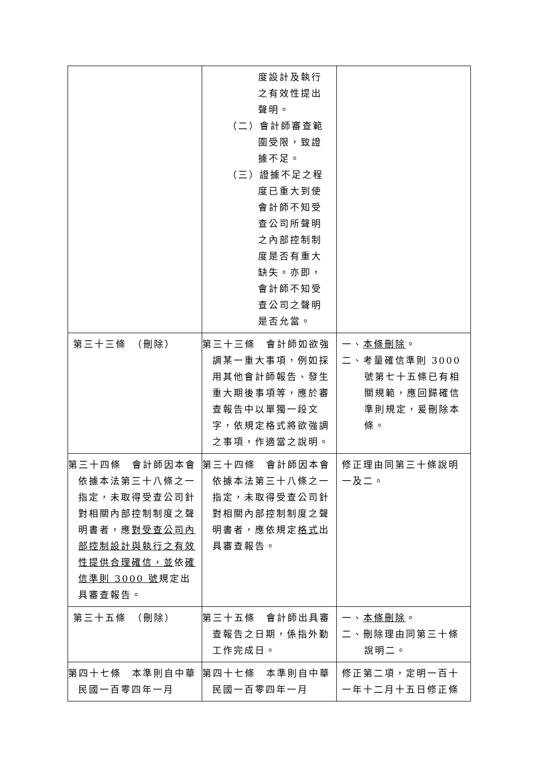| | 度設計及執行之有效性提出聲明。 （二）會計師審查範圍受限，致證據不足。 （三）證據不足之程度已重大到使會計師不知受查公司所聲明之內部控制制度是否有重大缺失。亦即，會計師不知受查公司之聲明是否允當。 | |
| 第三十三條 （刪除） | 第三十三條 會計師如欲強調某一重大事項，例如採用其他會計師報告、發生重大期後事項等，應於審查報告中以單獨一段文字，依規定格式將欲強調之事項，作適當之說明。 | 一、 本條刪除 。 二、考量確信準則 3000 號第七十五條已有相關規範，應回歸確信準則規定，爰刪除本條。 |
| 第三十四條 會計師因本會依據本法第三十八條之一指定，未取得受查公司針對相關內部控制制度之聲明書者，應 對受查公司內部控制設計與執行之有效性提供合理確信，並 依 確信準則 3000 號 規定出具審查報告。 | 第三十四條 會計師因本會依據本法第三十八條之一指定，未取得受查公司針對相關內部控制制度之聲明書者，應依規定 格式 出具審查報告。 | 修正理由同第三十條說明一及二。 |
| 第三十五條 （刪除） | 第三十五條 會計師出具審查報告之日期，係指外勤工作完成日。 | 一、 本條刪除 。 二、刪除理由同第三十條說明二。 |
| 第四十七條 本準則自中華民國一百零四年一月 | 第四十七條 本準則自中華民國一百零四年一月 | 修正第二項，定明一百十一年十二月十五日修正條 |